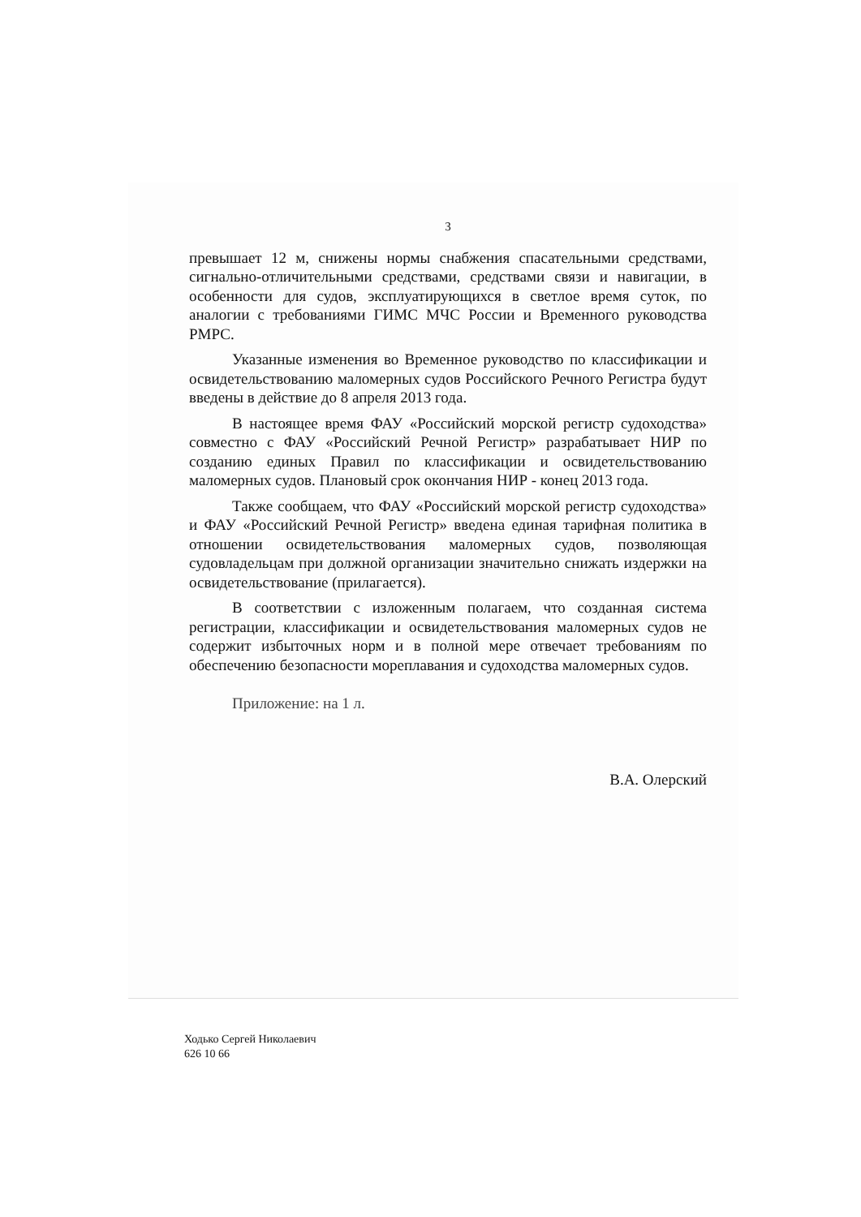3
превышает 12 м, снижены нормы снабжения спасательными средствами, сигнально-отличительными средствами, средствами связи и навигации, в особенности для судов, эксплуатирующихся в светлое время суток, по аналогии с требованиями ГИМС МЧС России и Временного руководства РМРС.
Указанные изменения во Временное руководство по классификации и освидетельствованию маломерных судов Российского Речного Регистра будут введены в действие до 8 апреля 2013 года.
В настоящее время ФАУ «Российский морской регистр судоходства» совместно с ФАУ «Российский Речной Регистр» разрабатывает НИР по созданию единых Правил по классификации и освидетельствованию маломерных судов. Плановый срок окончания НИР - конец 2013 года.
Также сообщаем, что ФАУ «Российский морской регистр судоходства» и ФАУ «Российский Речной Регистр» введена единая тарифная политика в отношении освидетельствования маломерных судов, позволяющая судовладельцам при должной организации значительно снижать издержки на освидетельствование (прилагается).
В соответствии с изложенным полагаем, что созданная система регистрации, классификации и освидетельствования маломерных судов не содержит избыточных норм и в полной мере отвечает требованиям по обеспечению безопасности мореплавания и судоходства маломерных судов.
Приложение: на 1 л.
В.А. Олерский
Ходько Сергей Николаевич
626 10 66